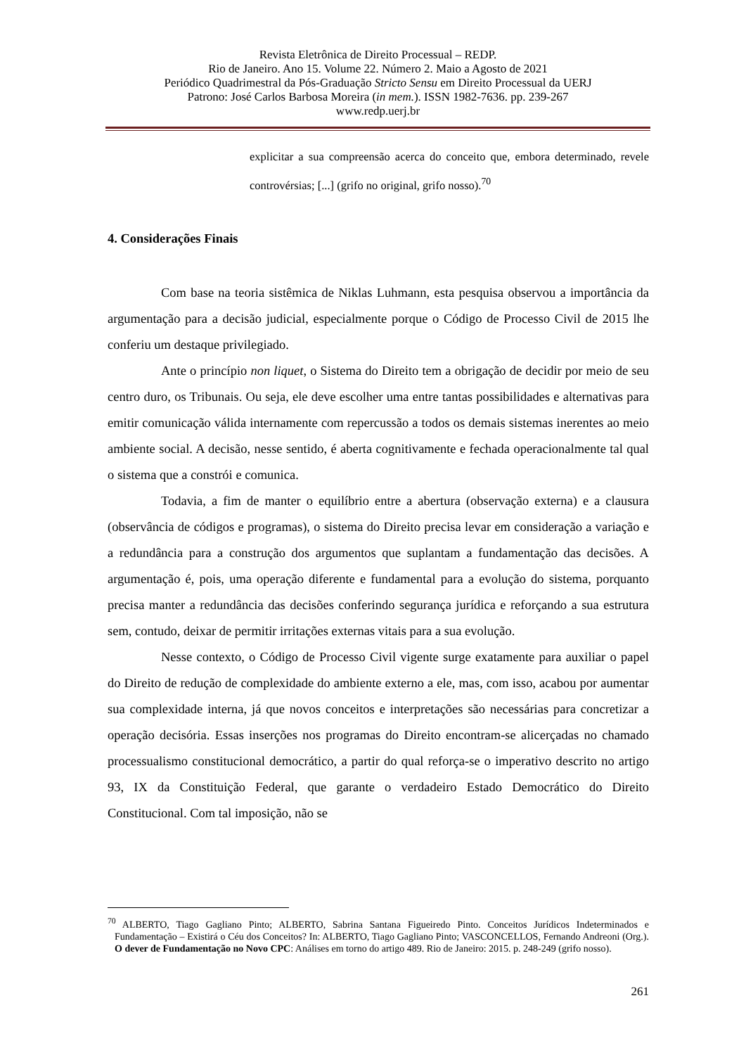Revista Eletrônica de Direito Processual – REDP.
Rio de Janeiro. Ano 15. Volume 22. Número 2. Maio a Agosto de 2021
Periódico Quadrimestral da Pós-Graduação Stricto Sensu em Direito Processual da UERJ
Patrono: José Carlos Barbosa Moreira (in mem.). ISSN 1982-7636. pp. 239-267
www.redp.uerj.br
explicitar a sua compreensão acerca do conceito que, embora determinado, revele controvérsias; [...] (grifo no original, grifo nosso).<sup>70</sup>
4. Considerações Finais
Com base na teoria sistêmica de Niklas Luhmann, esta pesquisa observou a importância da argumentação para a decisão judicial, especialmente porque o Código de Processo Civil de 2015 lhe conferiu um destaque privilegiado.
Ante o princípio non liquet, o Sistema do Direito tem a obrigação de decidir por meio de seu centro duro, os Tribunais. Ou seja, ele deve escolher uma entre tantas possibilidades e alternativas para emitir comunicação válida internamente com repercussão a todos os demais sistemas inerentes ao meio ambiente social. A decisão, nesse sentido, é aberta cognitivamente e fechada operacionalmente tal qual o sistema que a constrói e comunica.
Todavia, a fim de manter o equilíbrio entre a abertura (observação externa) e a clausura (observância de códigos e programas), o sistema do Direito precisa levar em consideração a variação e a redundância para a construção dos argumentos que suplantam a fundamentação das decisões. A argumentação é, pois, uma operação diferente e fundamental para a evolução do sistema, porquanto precisa manter a redundância das decisões conferindo segurança jurídica e reforçando a sua estrutura sem, contudo, deixar de permitir irritações externas vitais para a sua evolução.
Nesse contexto, o Código de Processo Civil vigente surge exatamente para auxiliar o papel do Direito de redução de complexidade do ambiente externo a ele, mas, com isso, acabou por aumentar sua complexidade interna, já que novos conceitos e interpretações são necessárias para concretizar a operação decisória. Essas inserções nos programas do Direito encontram-se alicerçadas no chamado processualismo constitucional democrático, a partir do qual reforça-se o imperativo descrito no artigo 93, IX da Constituição Federal, que garante o verdadeiro Estado Democrático do Direito Constitucional. Com tal imposição, não se
<sup>70</sup> ALBERTO, Tiago Gagliano Pinto; ALBERTO, Sabrina Santana Figueiredo Pinto. Conceitos Jurídicos Indeterminados e Fundamentação – Existirá o Céu dos Conceitos? In: ALBERTO, Tiago Gagliano Pinto; VASCONCELLOS, Fernando Andreoni (Org.). O dever de Fundamentação no Novo CPC: Análises em torno do artigo 489. Rio de Janeiro: 2015. p. 248-249 (grifo nosso).
261